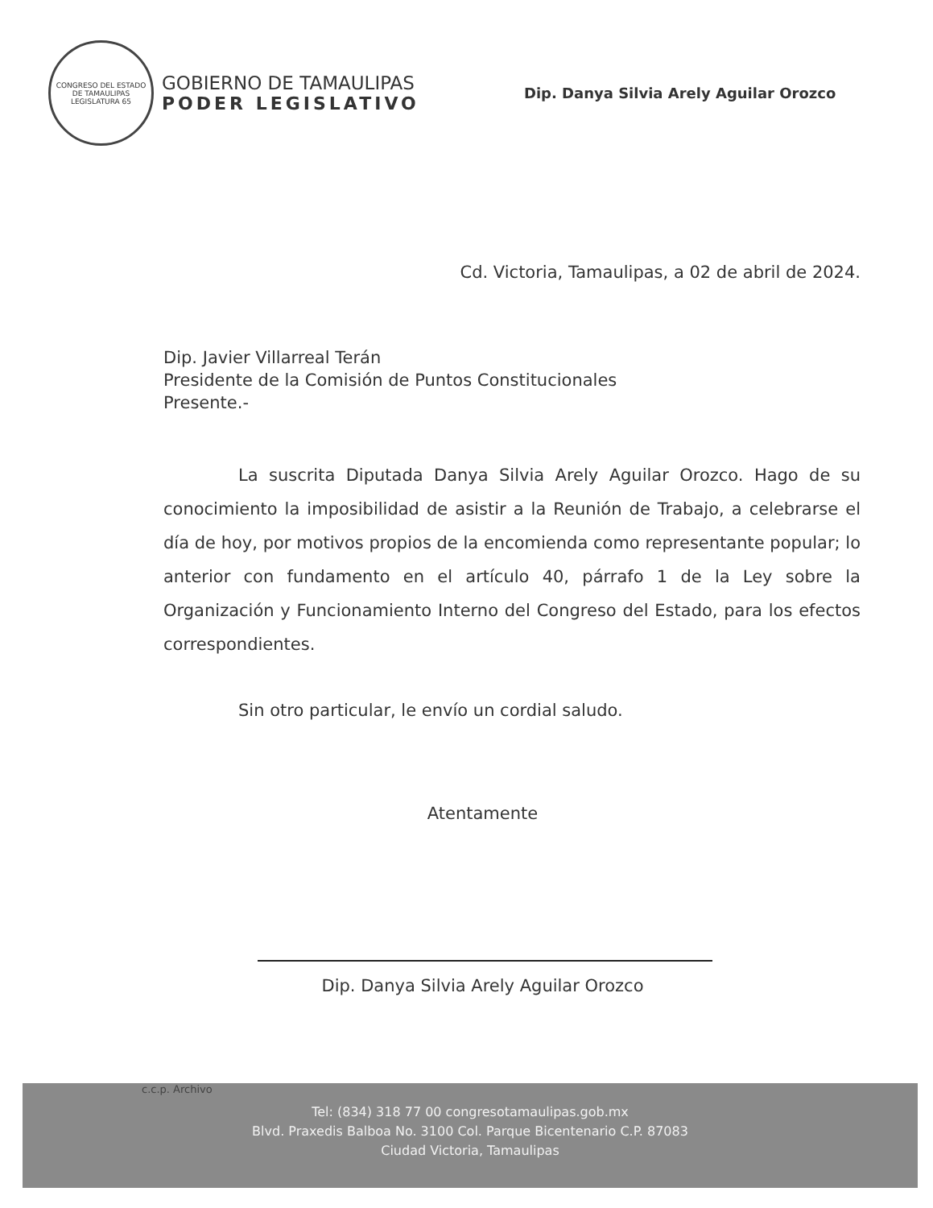CONGRESO DEL ESTADO DE TAMAULIPAS
LEGISLATURA 65
GOBIERNO DE TAMAULIPAS
PODER LEGISLATIVO
Dip. Danya Silvia Arely Aguilar Orozco
Cd. Victoria, Tamaulipas, a 02 de abril de 2024.
Dip. Javier Villarreal Terán
Presidente de la Comisión de Puntos Constitucionales
Presente.-
La suscrita Diputada Danya Silvia Arely Aguilar Orozco. Hago de su conocimiento la imposibilidad de asistir a la Reunión de Trabajo, a celebrarse el día de hoy, por motivos propios de la encomienda como representante popular; lo anterior con fundamento en el artículo 40, párrafo 1 de la Ley sobre la Organización y Funcionamiento Interno del Congreso del Estado, para los efectos correspondientes.
Sin otro particular, le envío un cordial saludo.
Atentamente
Dip. Danya Silvia Arely Aguilar Orozco
c.c.p. Archivo
Tel: (834) 318 77 00 congresotamaulipas.gob.mx
Blvd. Praxedis Balboa No. 3100 Col. Parque Bicentenario C.P. 87083
Ciudad Victoria, Tamaulipas